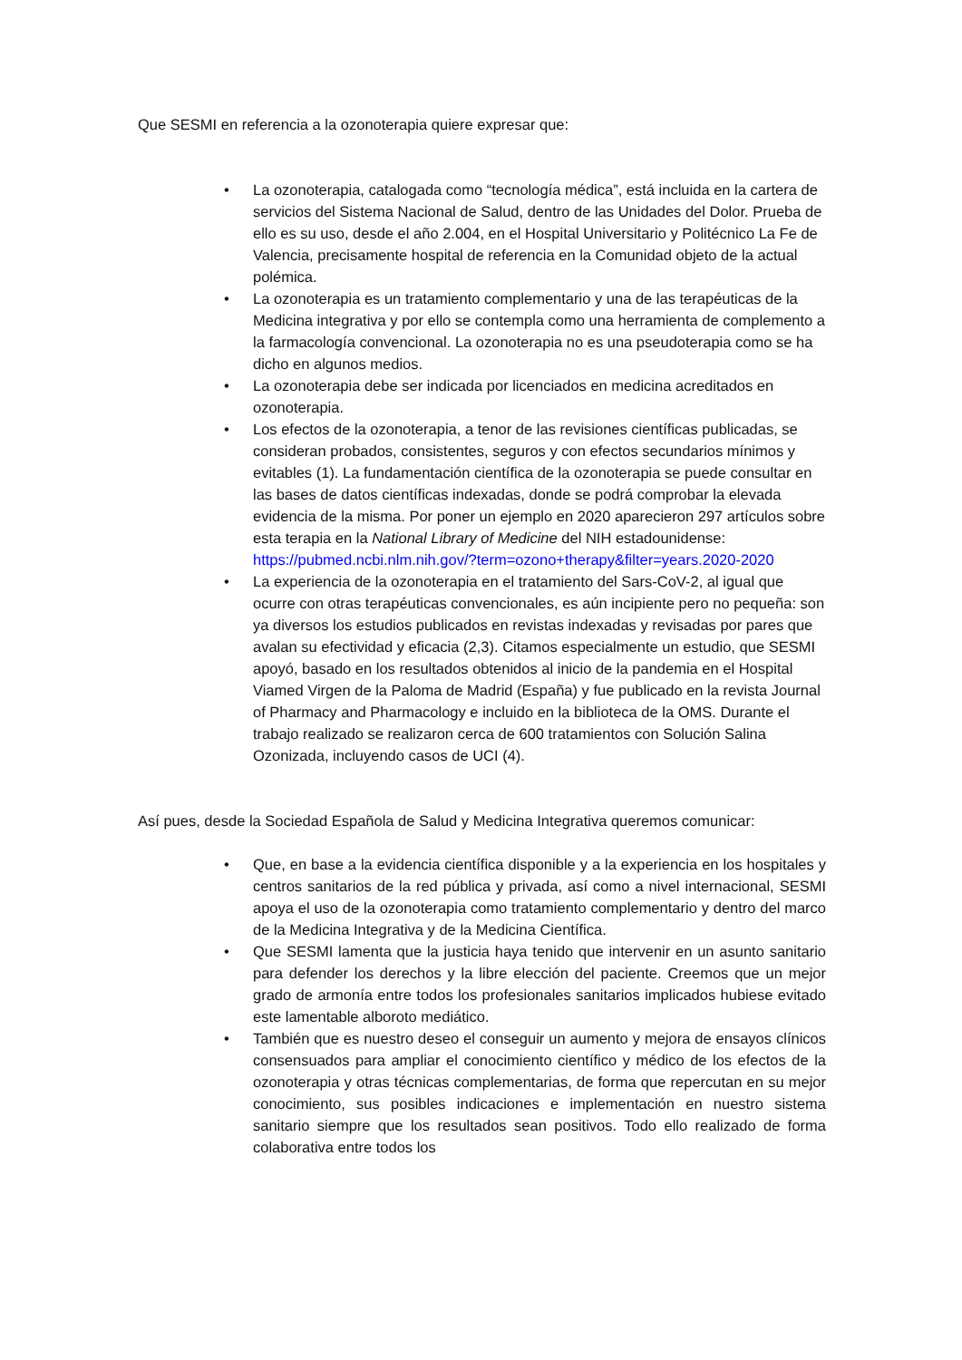Que SESMI en referencia a la ozonoterapia quiere expresar que:
• La ozonoterapia, catalogada como “tecnología médica”, está incluida en la cartera de servicios del Sistema Nacional de Salud, dentro de las Unidades del Dolor. Prueba de ello es su uso, desde el año 2.004, en el Hospital Universitario y Politécnico La Fe de Valencia, precisamente hospital de referencia en la Comunidad objeto de la actual polémica.
• La ozonoterapia es un tratamiento complementario y una de las terapéuticas de la Medicina integrativa y por ello se contempla como una herramienta de complemento a la farmacología convencional. La ozonoterapia no es una pseudoterapia como se ha dicho en algunos medios.
• La ozonoterapia debe ser indicada por licenciados en medicina acreditados en ozonoterapia.
• Los efectos de la ozonoterapia, a tenor de las revisiones científicas publicadas, se consideran probados, consistentes, seguros y con efectos secundarios mínimos y evitables (1). La fundamentación científica de la ozonoterapia se puede consultar en las bases de datos científicas indexadas, donde se podrá comprobar la elevada evidencia de la misma. Por poner un ejemplo en 2020 aparecieron 297 artículos sobre esta terapia en la National Library of Medicine del NIH estadounidense: https://pubmed.ncbi.nlm.nih.gov/?term=ozono+therapy&filter=years.2020-2020
• La experiencia de la ozonoterapia en el tratamiento del Sars-CoV-2, al igual que ocurre con otras terapéuticas convencionales, es aún incipiente pero no pequeña: son ya diversos los estudios publicados en revistas indexadas y revisadas por pares que avalan su efectividad y eficacia (2,3). Citamos especialmente un estudio, que SESMI apoyó, basado en los resultados obtenidos al inicio de la pandemia en el Hospital Viamed Virgen de la Paloma de Madrid (España) y fue publicado en la revista Journal of Pharmacy and Pharmacology e incluido en la biblioteca de la OMS. Durante el trabajo realizado se realizaron cerca de 600 tratamientos con Solución Salina Ozonizada, incluyendo casos de UCI (4).
Así pues, desde la Sociedad Española de Salud y Medicina Integrativa queremos comunicar:
• Que, en base a la evidencia científica disponible y a la experiencia en los hospitales y centros sanitarios de la red pública y privada, así como a nivel internacional, SESMI apoya el uso de la ozonoterapia como tratamiento complementario y dentro del marco de la Medicina Integrativa y de la Medicina Científica.
• Que SESMI lamenta que la justicia haya tenido que intervenir en un asunto sanitario para defender los derechos y la libre elección del paciente. Creemos que un mejor grado de armonía entre todos los profesionales sanitarios implicados hubiese evitado este lamentable alboroto mediático.
• También que es nuestro deseo el conseguir un aumento y mejora de ensayos clínicos consensuados para ampliar el conocimiento científico y médico de los efectos de la ozonoterapia y otras técnicas complementarias, de forma que repercutan en su mejor conocimiento, sus posibles indicaciones e implementación en nuestro sistema sanitario siempre que los resultados sean positivos. Todo ello realizado de forma colaborativa entre todos los